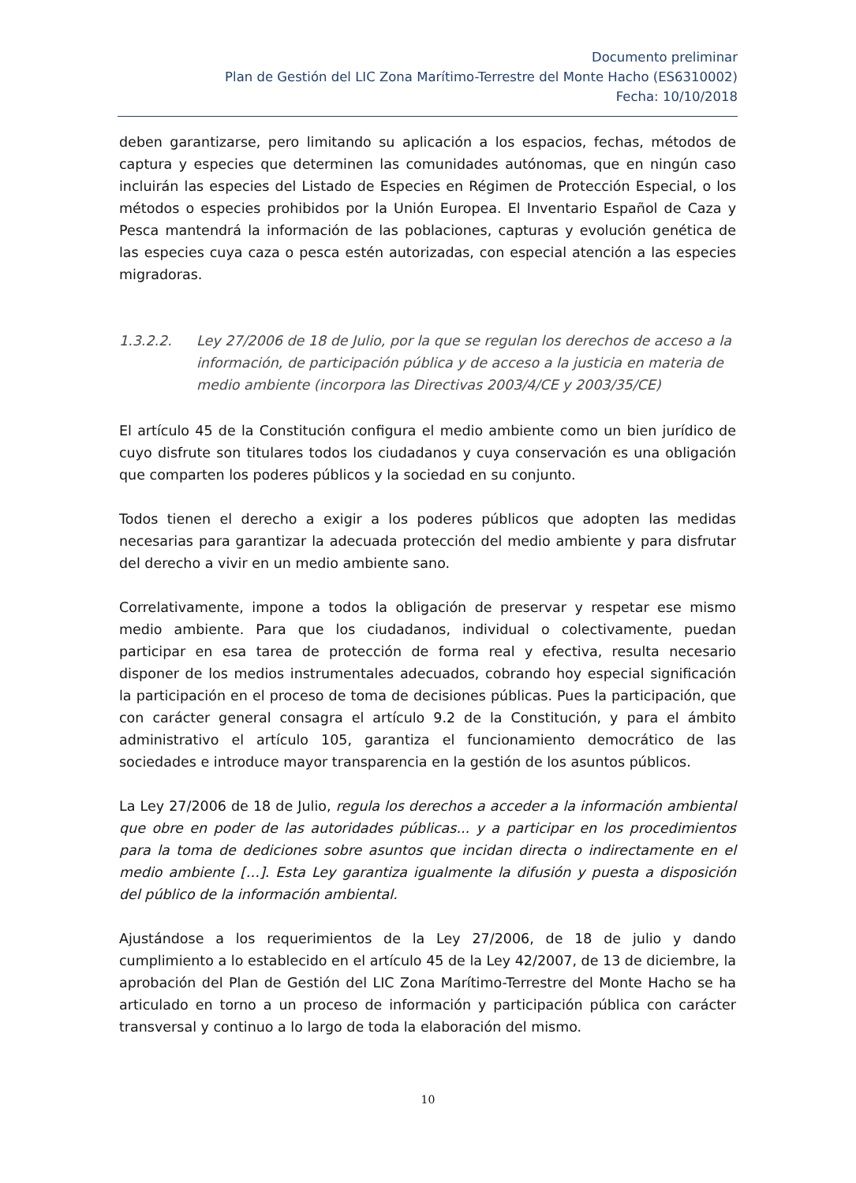Documento preliminar
Plan de Gestión del LIC Zona Marítimo-Terrestre del Monte Hacho (ES6310002)
Fecha: 10/10/2018
deben garantizarse, pero limitando su aplicación a los espacios, fechas, métodos de captura y especies que determinen las comunidades autónomas, que en ningún caso incluirán las especies del Listado de Especies en Régimen de Protección Especial, o los métodos o especies prohibidos por la Unión Europea. El Inventario Español de Caza y Pesca mantendrá la información de las poblaciones, capturas y evolución genética de las especies cuya caza o pesca estén autorizadas, con especial atención a las especies migradoras.
1.3.2.2. Ley 27/2006 de 18 de Julio, por la que se regulan los derechos de acceso a la información, de participación pública y de acceso a la justicia en materia de medio ambiente (incorpora las Directivas 2003/4/CE y 2003/35/CE)
El artículo 45 de la Constitución configura el medio ambiente como un bien jurídico de cuyo disfrute son titulares todos los ciudadanos y cuya conservación es una obligación que comparten los poderes públicos y la sociedad en su conjunto.
Todos tienen el derecho a exigir a los poderes públicos que adopten las medidas necesarias para garantizar la adecuada protección del medio ambiente y para disfrutar del derecho a vivir en un medio ambiente sano.
Correlativamente, impone a todos la obligación de preservar y respetar ese mismo medio ambiente. Para que los ciudadanos, individual o colectivamente, puedan participar en esa tarea de protección de forma real y efectiva, resulta necesario disponer de los medios instrumentales adecuados, cobrando hoy especial significación la participación en el proceso de toma de decisiones públicas. Pues la participación, que con carácter general consagra el artículo 9.2 de la Constitución, y para el ámbito administrativo el artículo 105, garantiza el funcionamiento democrático de las sociedades e introduce mayor transparencia en la gestión de los asuntos públicos.
La Ley 27/2006 de 18 de Julio, regula los derechos a acceder a la información ambiental que obre en poder de las autoridades públicas... y a participar en los procedimientos para la toma de dediciones sobre asuntos que incidan directa o indirectamente en el medio ambiente […]. Esta Ley garantiza igualmente la difusión y puesta a disposición del público de la información ambiental.
Ajustándose a los requerimientos de la Ley 27/2006, de 18 de julio y dando cumplimiento a lo establecido en el artículo 45 de la Ley 42/2007, de 13 de diciembre, la aprobación del Plan de Gestión del LIC Zona Marítimo-Terrestre del Monte Hacho se ha articulado en torno a un proceso de información y participación pública con carácter transversal y continuo a lo largo de toda la elaboración del mismo.
10